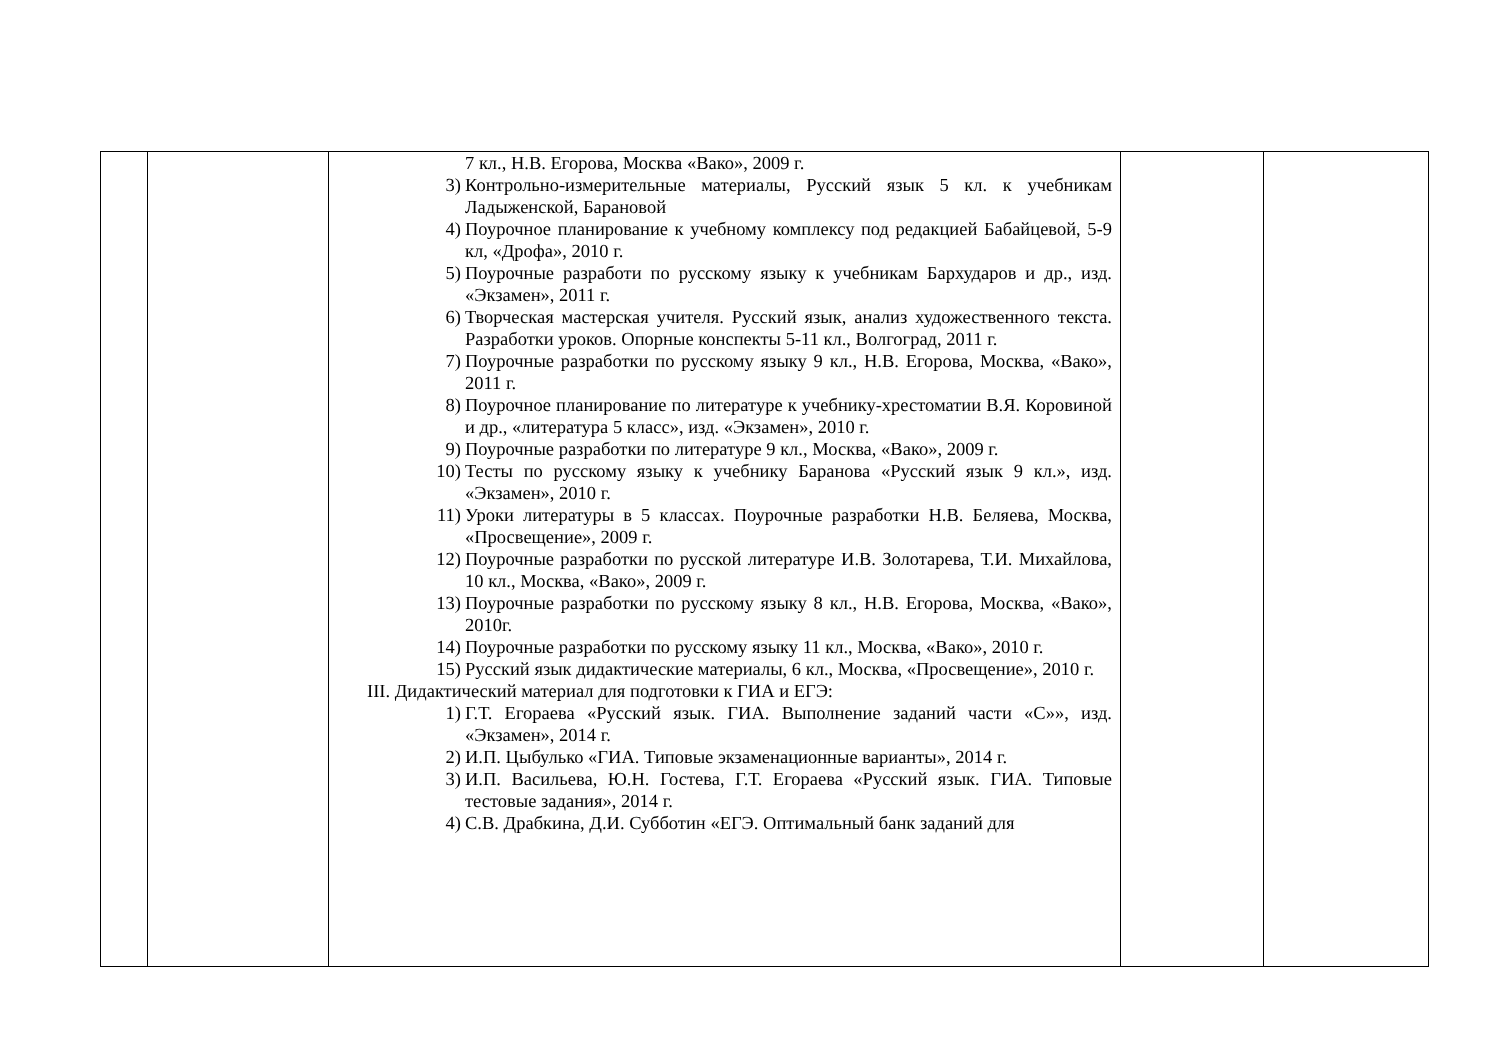| | | 7 кл., Н.В. Егорова, Москва «Вако», 2009 г. 3) Контрольно-измерительные материалы, Русский язык 5 кл. к учебникам Ладыженской, Барановой 4) Поурочное планирование к учебному комплексу под редакцией Бабайцевой, 5-9 кл, «Дрофа», 2010 г. 5) Поурочные разработи по русскому языку к учебникам Бархударов и др., изд. «Экзамен», 2011 г. 6) Творческая мастерская учителя. Русский язык, анализ художественного текста. Разработки уроков. Опорные конспекты 5-11 кл., Волгоград, 2011 г. 7) Поурочные разработки по русскому языку 9 кл., Н.В. Егорова, Москва, «Вако», 2011 г. 8) Поурочное планирование по литературе к учебнику-хрестоматии В.Я. Коровиной и др., «литература 5 класс», изд. «Экзамен», 2010 г. 9) Поурочные разработки по литературе 9 кл., Москва, «Вако», 2009 г. 10) Тесты по русскому языку к учебнику Баранова «Русский язык 9 кл.», изд. «Экзамен», 2010 г. 11) Уроки литературы в 5 классах. Поурочные разработки Н.В. Беляева, Москва, «Просвещение», 2009 г. 12) Поурочные разработки по русской литературе И.В. Золотарева, Т.И. Михайлова, 10 кл., Москва, «Вако», 2009 г. 13) Поурочные разработки по русскому языку 8 кл., Н.В. Егорова, Москва, «Вако», 2010г. 14) Поурочные разработки по русскому языку 11 кл., Москва, «Вако», 2010 г. 15) Русский язык дидактические материалы, 6 кл., Москва, «Просвещение», 2010 г. III. Дидактический материал для подготовки к ГИА и ЕГЭ: 1) Г.Т. Егораева «Русский язык. ГИА. Выполнение заданий части «С»», изд. «Экзамен», 2014 г. 2) И.П. Цыбулько «ГИА. Типовые экзаменационные варианты», 2014 г. 3) И.П. Васильева, Ю.Н. Гостева, Г.Т. Егораева «Русский язык. ГИА. Типовые тестовые задания», 2014 г. 4) С.В. Драбкина, Д.И. Субботин «ЕГЭ. Оптимальный банк заданий для | | |